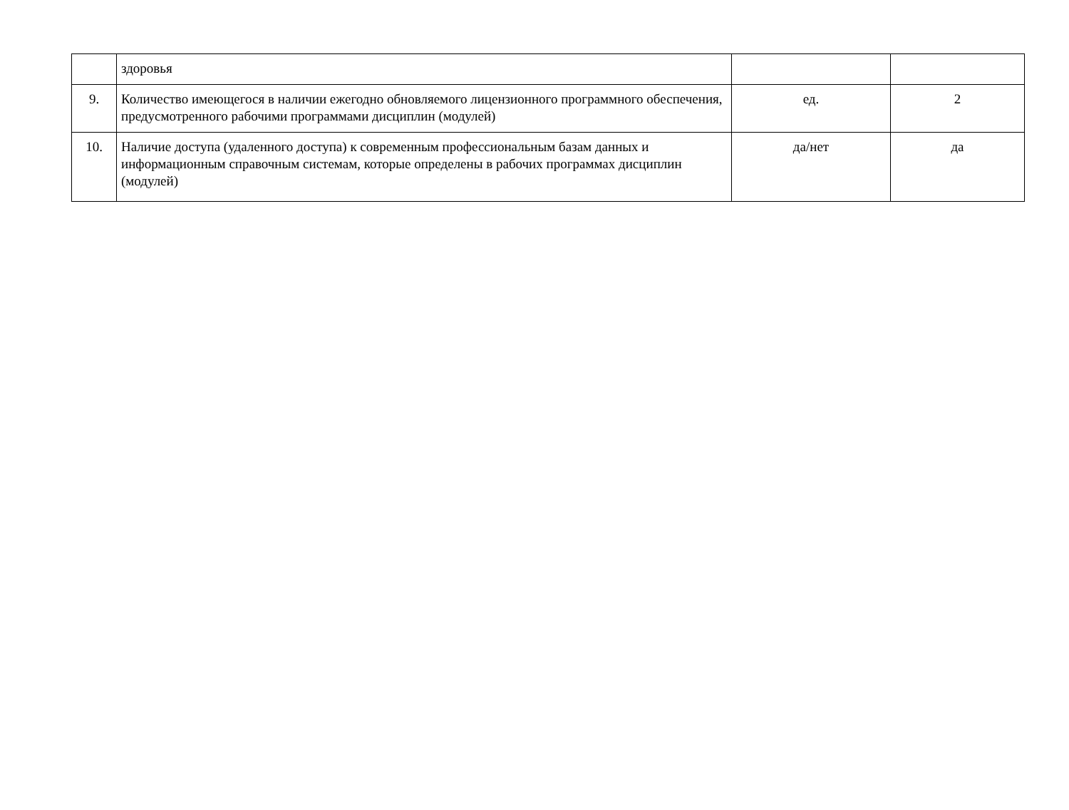| | здоровья | | |
| 9. | Количество имеющегося в наличии ежегодно обновляемого лицензионного программного обеспечения, предусмотренного рабочими программами дисциплин (модулей) | ед. | 2 |
| 10. | Наличие доступа (удаленного доступа) к современным профессиональным базам данных и информационным справочным системам, которые определены в рабочих программах дисциплин (модулей) | да/нет | да |